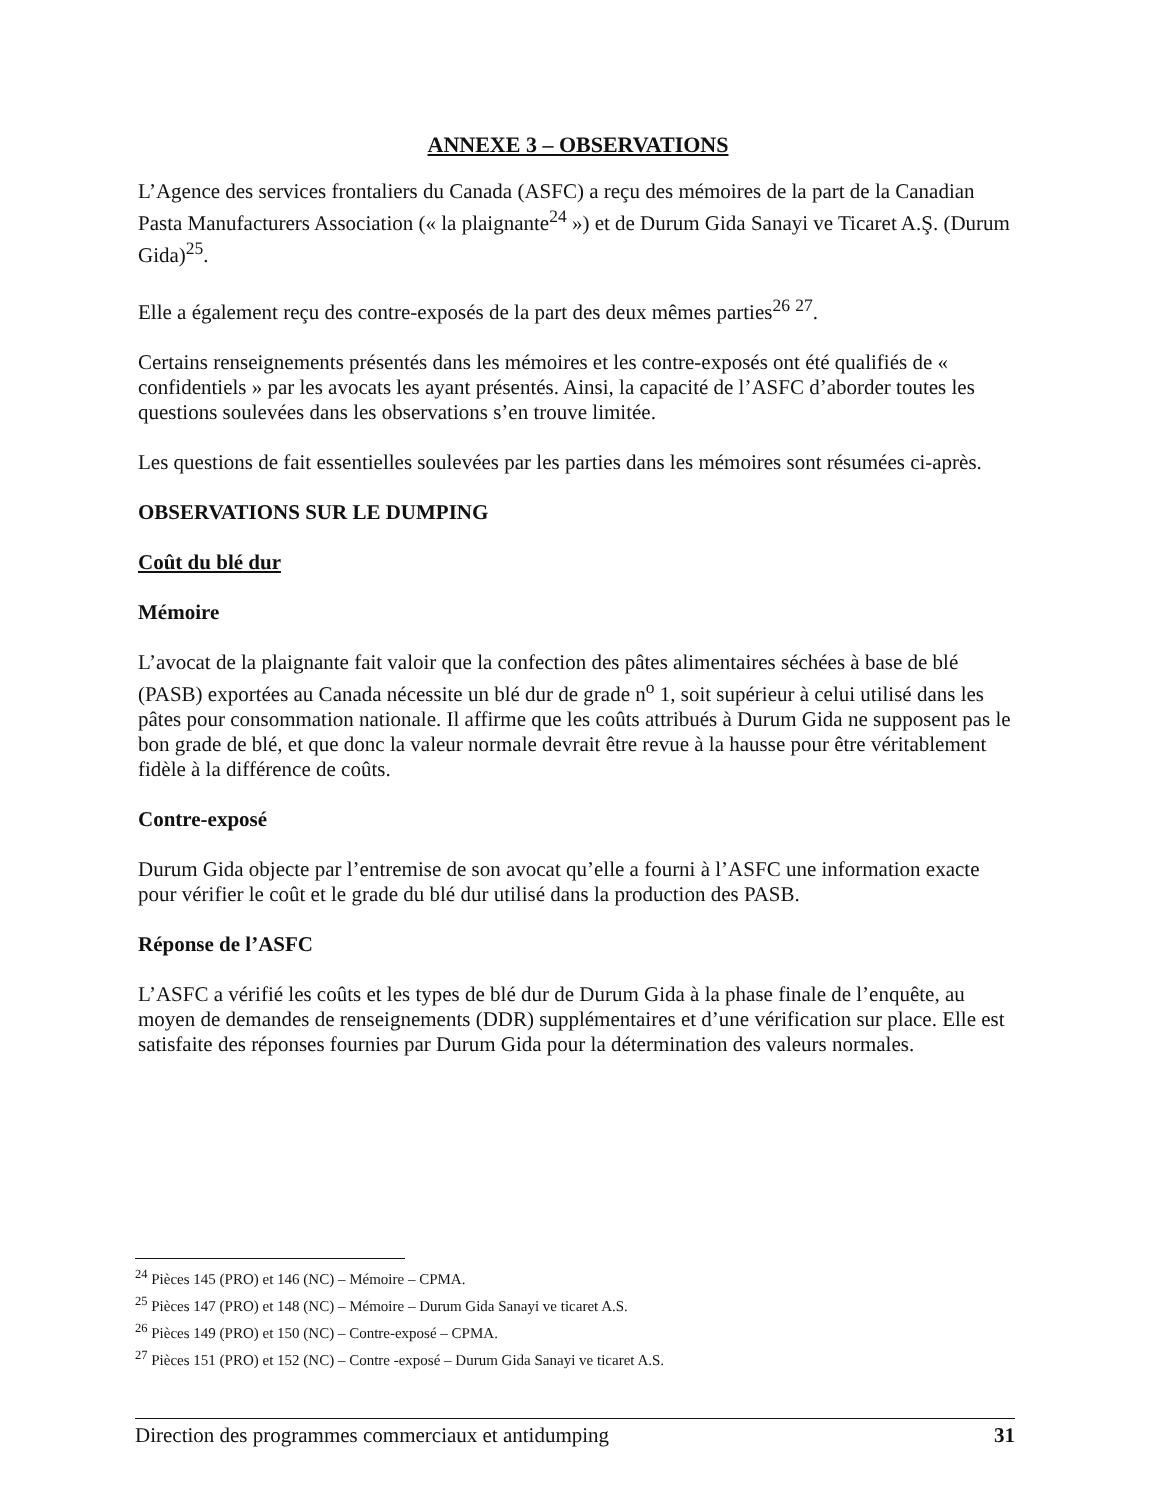ANNEXE 3 – OBSERVATIONS
L’Agence des services frontaliers du Canada (ASFC) a reçu des mémoires de la part de la Canadian Pasta Manufacturers Association (« la plaignante<sup>24</sup> ») et de Durum Gida Sanayi ve Ticaret A.Ş. (Durum Gida)<sup>25</sup>.
Elle a également reçu des contre-exposés de la part des deux mêmes parties<sup>26</sup> <sup>27</sup>.
Certains renseignements présentés dans les mémoires et les contre-exposés ont été qualifiés de « confidentiels » par les avocats les ayant présentés. Ainsi, la capacité de l’ASFC d’aborder toutes les questions soulevées dans les observations s’en trouve limitée.
Les questions de fait essentielles soulevées par les parties dans les mémoires sont résumées ci-après.
OBSERVATIONS SUR LE DUMPING
Coût du blé dur
Mémoire
L’avocat de la plaignante fait valoir que la confection des pâtes alimentaires séchées à base de blé (PASB) exportées au Canada nécessite un blé dur de grade n<sup>o</sup> 1, soit supérieur à celui utilisé dans les pâtes pour consommation nationale. Il affirme que les coûts attribués à Durum Gida ne supposent pas le bon grade de blé, et que donc la valeur normale devrait être revue à la hausse pour être véritablement fidèle à la différence de coûts.
Contre-exposé
Durum Gida objecte par l’entremise de son avocat qu’elle a fourni à l’ASFC une information exacte pour vérifier le coût et le grade du blé dur utilisé dans la production des PASB.
Réponse de l’ASFC
L’ASFC a vérifié les coûts et les types de blé dur de Durum Gida à la phase finale de l’enquête, au moyen de demandes de renseignements (DDR) supplémentaires et d’une vérification sur place. Elle est satisfaite des réponses fournies par Durum Gida pour la détermination des valeurs normales.
<sup>24</sup> Pièces 145 (PRO) et 146 (NC) – Mémoire – CPMA.
<sup>25</sup> Pièces 147 (PRO) et 148 (NC) – Mémoire – Durum Gida Sanayi ve ticaret A.S.
<sup>26</sup> Pièces 149 (PRO) et 150 (NC) – Contre-exposé – CPMA.
<sup>27</sup> Pièces 151 (PRO) et 152 (NC) – Contre -exposé – Durum Gida Sanayi ve ticaret A.S.
Direction des programmes commerciaux et antidumping 31